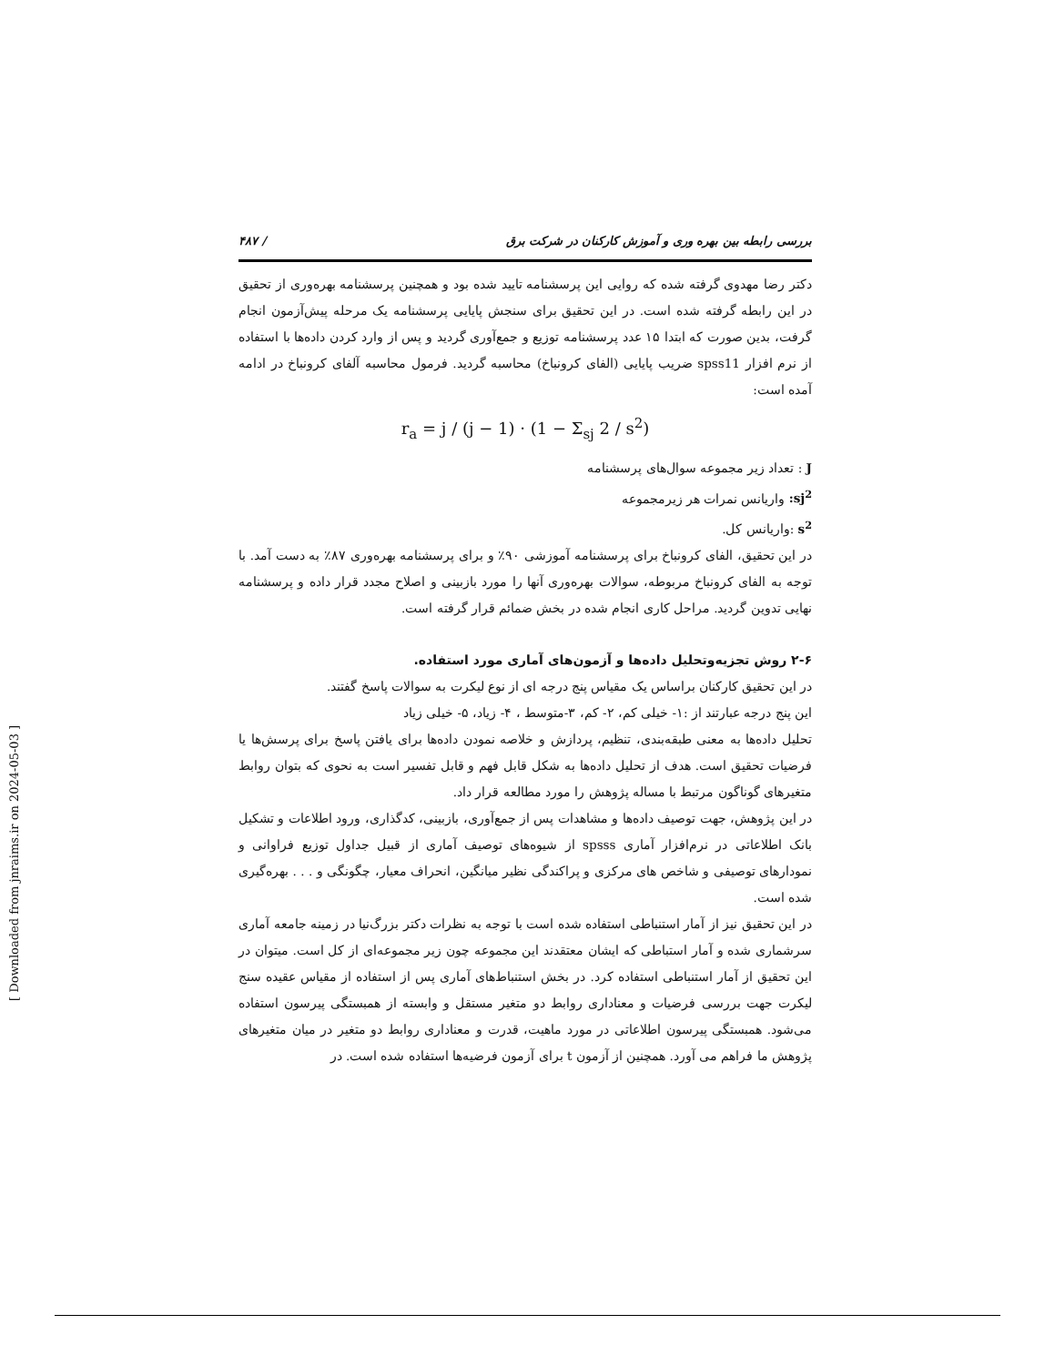بررسی رابطه بین بهره وری و آموزش کارکنان در شرکت برق / ۴۸۷
دکتر رضا مهدوی گرفته شده که روایی این پرسشنامه تایید شده بود و همچنین پرسشنامه بهره‌وری از تحقیق در این رابطه گرفته شده است. در این تحقیق برای سنجش پایایی پرسشنامه یک مرحله پیش‌آزمون انجام گرفت، بدین صورت که ابتدا ۱۵ عدد پرسشنامه توزیع و جمع‌آوری گردید و پس از وارد کردن داده‌ها با استفاده از نرم افزار spss11 ضریب پایایی (الفای کرونباخ) محاسبه گردید. فرمول محاسبه آلفای کرونباخ در ادامه آمده است:
r<sub>a</sub> = j / (j − 1) · (1 − Σ<sub>sj</sub> 2 / s<sup>2</sup>)
J : تعداد زیر مجموعه سوال‌های پرسشنامه
sj<sup>2</sup>: واریانس نمرات هر زیرمجموعه
s<sup>2</sup> :واریانس کل.
در این تحقیق، الفای کرونباخ برای پرسشنامه آموزشی ۹۰٪ و برای پرسشنامه بهره‌وری ۸۷٪ به دست آمد. با توجه به الفای کرونباخ مربوطه، سوالات بهره‌وری آنها را مورد بازبینی و اصلاح مجدد قرار داده و پرسشنامه نهایی تدوین گردید. مراحل کاری انجام شده در بخش ضمائم قرار گرفته است.
۲-۶ روش تجزیه‌وتحلیل داده‌ها و آزمون‌های آماری مورد استفاده.
در این تحقیق کارکنان براساس یک مقیاس پنج درجه ای از نوع لیکرت به سوالات پاسخ گفتند.
این پنج درجه عبارتند از :۱- خیلی کم، ۲- کم، ۳-متوسط ، ۴- زیاد، ۵- خیلی زیاد
تحلیل داده‌ها به معنی طبقه‌بندی، تنظیم، پردازش و خلاصه نمودن داده‌ها برای یافتن پاسخ برای پرسش‌ها یا فرضیات تحقیق است. هدف از تحلیل داده‌ها به شکل قابل فهم و قابل تفسیر است به نحوی که بتوان روابط متغیرهای گوناگون مرتبط با مساله پژوهش را مورد مطالعه قرار داد.
در این پژوهش، جهت توصیف داده‌ها و مشاهدات پس از جمع‌آوری، بازبینی، کدگذاری، ورود اطلاعات و تشکیل بانک اطلاعاتی در نرم‌افزار آماری spsss از شیوه‌های توصیف آماری از قبیل جداول توزیع فراوانی و نمودارهای توصیفی و شاخص های مرکزی و پراکندگی نظیر میانگین، انحراف معیار، چگونگی و . . . بهره‌گیری شده است.
در این تحقیق نیز از آمار استنباطی استفاده شده است با توجه به نظرات دکتر بزرگ‌نیا در زمینه جامعه آماری سرشماری شده و آمار استباطی که ایشان معتقدند این مجموعه چون زیر مجموعه‌ای از کل است. میتوان در این تحقیق از آمار استنباطی استفاده کرد. در بخش استنباط‌های آماری پس از استفاده از مقیاس عقیده سنج لیکرت جهت بررسی فرضیات و معناداری روابط دو متغیر مستقل و وابسته از همبستگی پیرسون استفاده می‌شود. همبستگی پیرسون اطلاعاتی در مورد ماهیت، قدرت و معناداری روابط دو متغیر در میان متغیرهای پژوهش ما فراهم می آورد. همچنین از آزمون t برای آزمون فرضیه‌ها استفاده شده است. در
[ Downloaded from jnraims.ir on 2024-05-03 ]